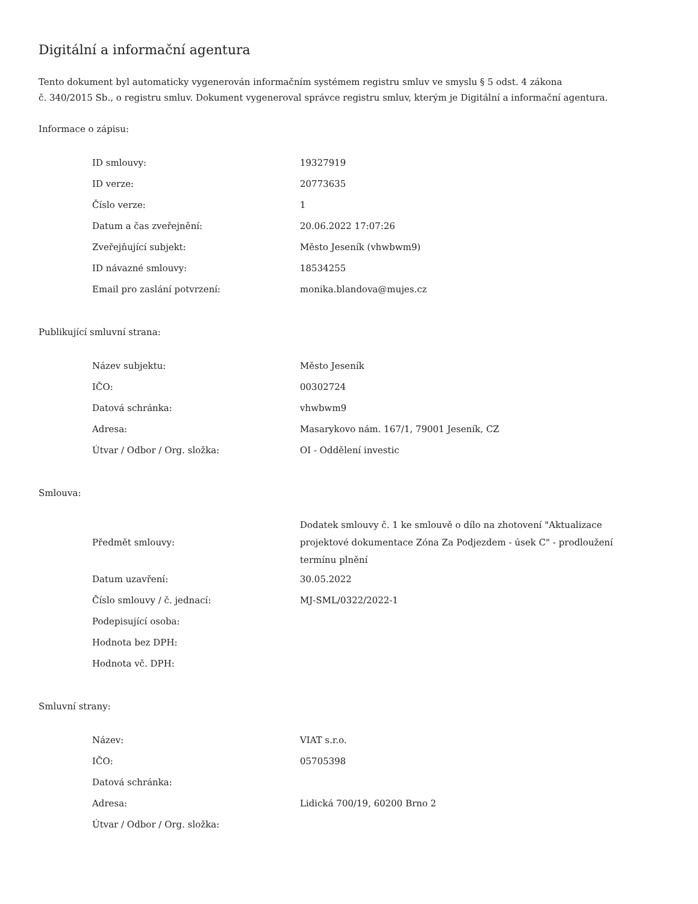Digitální a informační agentura
Tento dokument byl automaticky vygenerován informačním systémem registru smluv ve smyslu § 5 odst. 4 zákona
č. 340/2015 Sb., o registru smluv. Dokument vygeneroval správce registru smluv, kterým je Digitální a informační agentura.
Informace o zápisu:
| ID smlouvy: | 19327919 |
| ID verze: | 20773635 |
| Číslo verze: | 1 |
| Datum a čas zveřejnění: | 20.06.2022 17:07:26 |
| Zveřejňující subjekt: | Město Jeseník (vhwbwm9) |
| ID návazné smlouvy: | 18534255 |
| Email pro zaslání potvrzení: | monika.blandova@mujes.cz |
Publikující smluvní strana:
| Název subjektu: | Město Jeseník |
| IČO: | 00302724 |
| Datová schránka: | vhwbwm9 |
| Adresa: | Masarykovo nám. 167/1, 79001 Jeseník, CZ |
| Útvar / Odbor / Org. složka: | OI - Oddělení investic |
Smlouva:
| Předmět smlouvy: | Dodatek smlouvy č. 1 ke smlouvě o dílo na zhotovení "Aktualizace projektové dokumentace Zóna Za Podjezdem - úsek C" - prodloužení termínu plnění |
| Datum uzavření: | 30.05.2022 |
| Číslo smlouvy / č. jednací: | MJ-SML/0322/2022-1 |
| Podepisující osoba: | |
| Hodnota bez DPH: | |
| Hodnota vč. DPH: | |
Smluvní strany:
| Název: | VIAT s.r.o. |
| IČO: | 05705398 |
| Datová schránka: | |
| Adresa: | Lidická 700/19, 60200 Brno 2 |
| Útvar / Odbor / Org. složka: | |